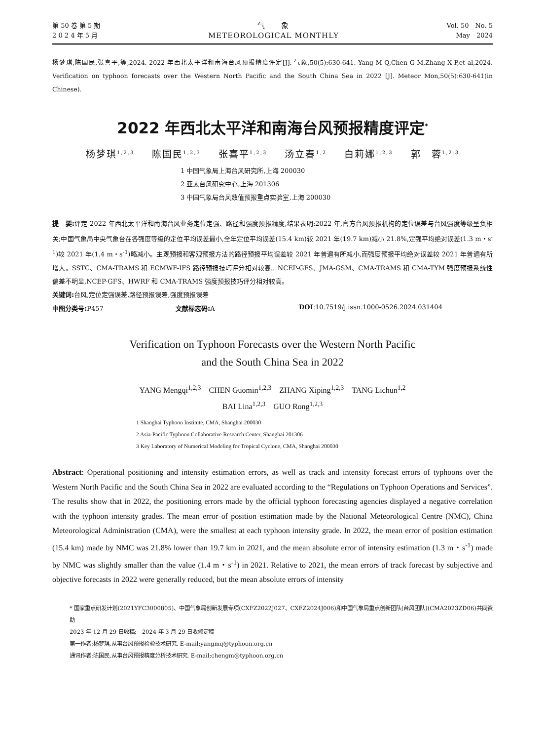第 50 卷 第 5 期
2 0 2 4 年 5 月
气　　象
METEOROLOGICAL MONTHLY
Vol. 50　No. 5
May　2024
杨梦琪,陈国民,张喜平,等,2024. 2022 年西北太平洋和南海台风预报精度评定[J]. 气象,50(5):630-641. Yang M Q,Chen G M,Zhang X P,et al,2024. Verification on typhoon forecasts over the Western North Pacific and the South China Sea in 2022 [J]. Meteor Mon,50(5):630-641(in Chinese).
2022 年西北太平洋和南海台风预报精度评定<sup>*</sup>
杨梦琪<sup>1,2,3</sup> 陈国民<sup>1,2,3</sup> 张喜平<sup>1,2,3</sup> 汤立春<sup>1,2</sup> 白莉娜<sup>1,2,3</sup> 郭　蓉<sup>1,2,3</sup>
1 中国气象局上海台风研究所,上海 200030
2 亚太台风研究中心,上海 201306
3 中国气象局台风数值预报重点实验室,上海 200030
提　要: 评定 2022 年西北太平洋和南海台风业务定位定强、路径和强度预报精度,结果表明:2022 年,官方台风预报机构的定位误差与台风强度等级呈负相关;中国气象局中央气象台在各强度等级的定位平均误差最小,全年定位平均误差(15.4 km)较 2021 年(19.7 km)减小 21.8%,定强平均绝对误差(1.3 m・s<sup>-1</sup>)较 2021 年(1.4 m・s<sup>-1</sup>)略减小。主观预报和客观预报方法的路径预报平均误差较 2021 年普遍有所减小,而强度预报平均绝对误差较 2021 年普遍有所增大。SSTC、CMA-TRAMS 和 ECMWF-IFS 路径预报技巧评分相对较高。NCEP-GFS、JMA-GSM、CMA-TRAMS 和 CMA-TYM 强度预报系统性偏差不明显,NCEP-GFS、HWRF 和 CMA-TRAMS 强度预报技巧评分相对较高。
关键词: 台风,定位定强误差,路径预报误差,强度预报误差
中图分类号: P457 文献标志码: A DOI:10.7519/j.issn.1000-0526.2024.031404
Verification on Typhoon Forecasts over the Western North Pacific
and the South China Sea in 2022
YANG Mengqi<sup>1,2,3</sup>　CHEN Guomin<sup>1,2,3</sup>　ZHANG Xiping<sup>1,2,3</sup>　TANG Lichun<sup>1,2</sup>
BAI Lina<sup>1,2,3</sup>　GUO Rong<sup>1,2,3</sup>
1 Shanghai Typhoon Institute, CMA, Shanghai 200030
2 Asia-Pacific Typhoon Collaborative Research Center, Shanghai 201306
3 Key Laboratory of Numerical Modeling for Tropical Cyclone, CMA, Shanghai 200030
Abstract: Operational positioning and intensity estimation errors, as well as track and intensity forecast errors of typhoons over the Western North Pacific and the South China Sea in 2022 are evaluated according to the “Regulations on Typhoon Operations and Services”. The results show that in 2022, the positioning errors made by the official typhoon forecasting agencies displayed a negative correlation with the typhoon intensity grades. The mean error of position estimation made by the National Meteorological Centre (NMC), China Meteorological Administration (CMA), were the smallest at each typhoon intensity grade. In 2022, the mean error of position estimation (15.4 km) made by NMC was 21.8% lower than 19.7 km in 2021, and the mean absolute error of intensity estimation (1.3 m・s<sup>-1</sup>) made by NMC was slightly smaller than the value (1.4 m・s<sup>-1</sup>) in 2021. Relative to 2021, the mean errors of track forecast by subjective and objective forecasts in 2022 were generally reduced, but the mean absolute errors of intensity
* 国家重点研发计划(2021YFC3000805)、中国气象局创新发展专项(CXFZ2022J027、CXFZ2024J006)和中国气象局重点创新团队(台风团队)(CMA2023ZD06)共同资助
2023 年 12 月 29 日收稿;　2024 年 3 月 29 日收修定稿
第一作者:杨梦琪,从事台风预报检验技术研究. E-mail:yangmq@typhoon.org.cn
通讯作者:陈国民,从事台风预报精度分析技术研究. E-mail:chengm@typhoon.org.cn